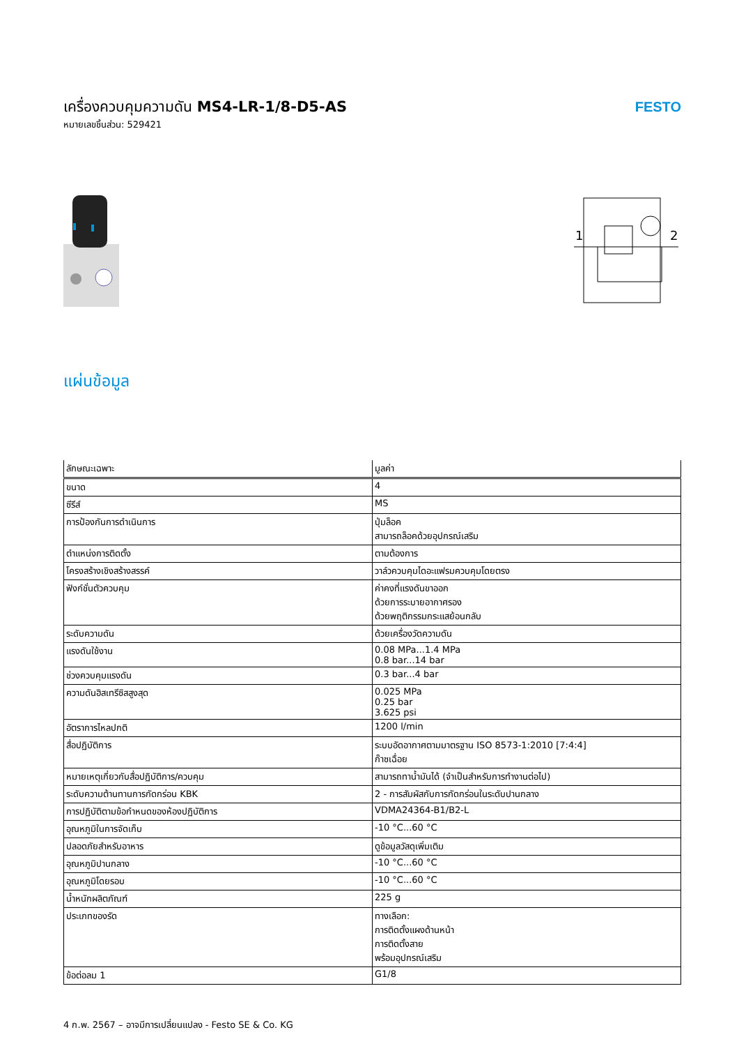เครื่องควบคุมความดัน MS4-LR-1/8-D5-AS
หมายเลขชิ้นส่วน: 529421
FESTO
1
2
แผ่นข้อมูล
| ลักษณะเฉพาะ | มูลค่า |
| --- | --- |
| ขนาด | 4 |
| ซีรีส์ | MS |
| การป้องกันการดำเนินการ | ปุ่มล็อค สามารถล็อคด้วยอุปกรณ์เสริม |
| ตำแหน่งการติดตั้ง | ตามต้องการ |
| โครงสร้างเชิงสร้างสรรค์ | วาล์วควบคุมไดอะแฟรมควบคุมโดยตรง |
| ฟังก์ชั่นตัวควบคุม | ค่าคงที่แรงดันขาออก ด้วยการระบายอากาศรอง ด้วยพฤติกรรมกระแสย้อนกลับ |
| ระดับความดัน | ด้วยเครื่องวัดความดัน |
| แรงดันใช้งาน | 0.08 MPa...1.4 MPa 0.8 bar...14 bar |
| ช่วงควบคุมแรงดัน | 0.3 bar...4 bar |
| ความดันฮิสเทรีซิสสูงสุด | 0.025 MPa 0.25 bar 3.625 psi |
| อัตราการไหลปกติ | 1200 l/min |
| สื่อปฏิบัติการ | ระบบอัดอากาศตามมาตรฐาน ISO 8573-1:2010 [7:4:4] ก๊าซเฉื่อย |
| หมายเหตุเกี่ยวกับสื่อปฏิบัติการ/ควบคุม | สามารถทาน้ำมันได้ (จำเป็นสำหรับการทำงานต่อไป) |
| ระดับความต้านทานการกัดกร่อน KBK | 2 - การสัมผัสกับการกัดกร่อนในระดับปานกลาง |
| การปฏิบัติตามข้อกำหนดของห้องปฏิบัติการ | VDMA24364-B1/B2-L |
| อุณหภูมิในการจัดเก็บ | -10 °C...60 °C |
| ปลอดภัยสำหรับอาหาร | ดูข้อมูลวัสดุเพิ่มเติม |
| อุณหภูมิปานกลาง | -10 °C...60 °C |
| อุณหภูมิโดยรอบ | -10 °C...60 °C |
| น้ำหนักผลิตภัณฑ์ | 225 g |
| ประเภทของรัด | ทางเลือก: การติดตั้งแผงด้านหน้า การติดตั้งสาย พร้อมอุปกรณ์เสริม |
| ข้อต่อลม 1 | G1/8 |
4 ก.พ. 2567 – อาจมีการเปลี่ยนแปลง - Festo SE & Co. KG